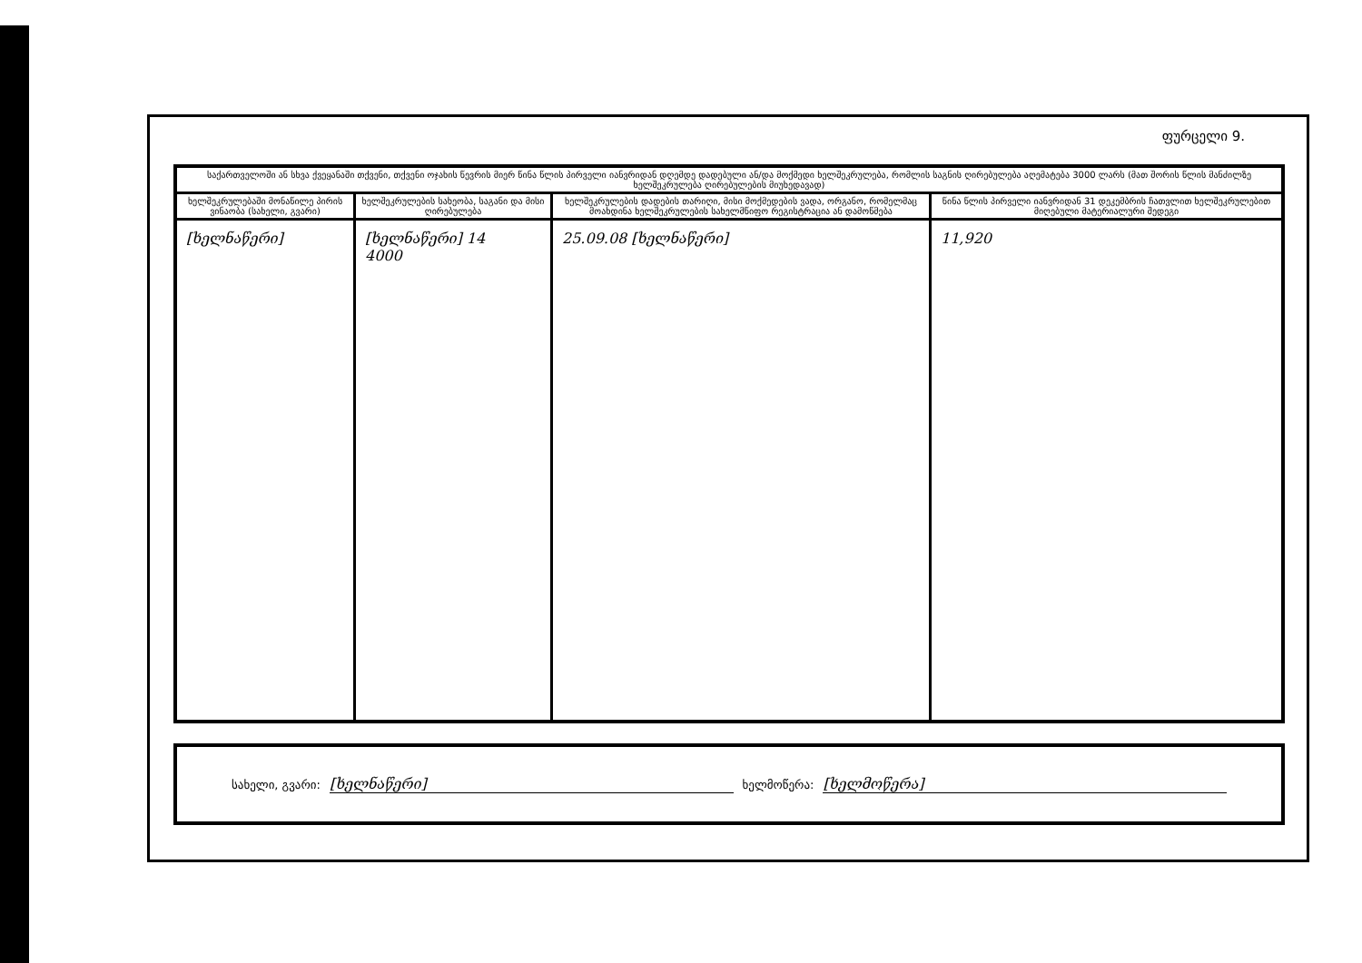ფურცელი 9.
| საქართველოში ან სხვა ქვეყანაში თქვენი, თქვენი ოჯახის წევრის მიერ წინა წლის პირველი იანვრიდან დღემდე დადებული ან/და მოქმედი ხელშეკრულება, რომლის საგნის ღირებულება აღემატება 3000 ლარს (მათ შორის წლის მანძილზე ხელშეკრულება ღირებულების მიუხედავად) | | | |
| --- | --- | --- | --- |
| ხელშეკრულებაში მონაწილე პირის ვინაობა (სახელი, გვარი) | ხელშეკრულების სახეობა, საგანი და მისი ღირებულება | ხელშეკრულების დადების თარიღი, მისი მოქმედების ვადა, ორგანო, რომელმაც მოახდინა ხელშეკრულების სახელმწიფო რეგისტრაცია ან დამოწმება | წინა წლის პირველი იანვრიდან 31 დეკემბრის ჩათვლით ხელშეკრულებით მიღებული მატერიალური შედეგი |
| [ხელნაწერი] | [ხელნაწერი] 14 4000 | 25.09.08 [ხელნაწერი] | 11,920 |
სახელი, გვარი: [ხელნაწერი] ხელმოწერა: [ხელმოწერა]